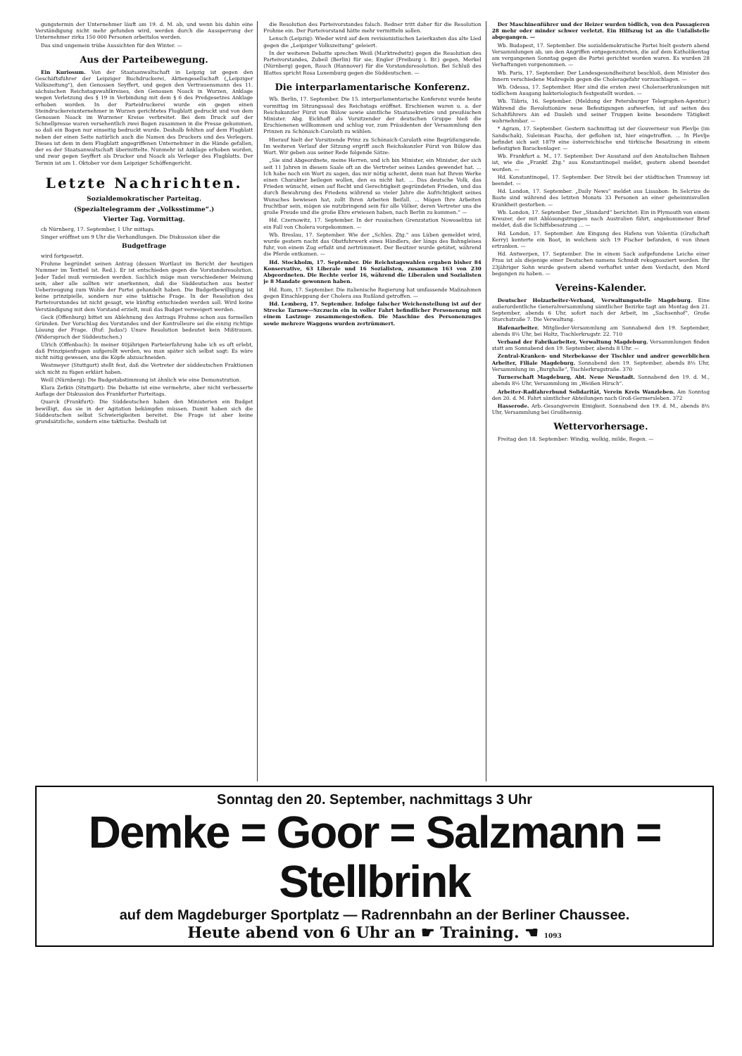gungstermin der Unternehmer läuft am 19. d. M. ab, und wenn bis dahin eine Verständigung nicht mehr gefunden wird, werden durch die Aussperrung der Unternehmer zirka 150 000 Personen arbeitslos werden.
Das sind ungemein trübe Aussichten für den Winter. —
Aus der Parteibewegung.
Ein Kuriosum. Von der Staatsanwaltschaft in Leipzig ist gegen den Geschäftsführer der Leipziger Buchdruckerei, Aktiengesellschaft („Leipziger Volkszeitung“), den Genossen Seyffert, und gegen den Vertrauensmann des 11. sächsischen Reichstagswahlkreises, den Genossen Noack in Wurzen, Anklage wegen Verletzung des § 19 in Verbindung mit dem § 6 des Preßgesetzes Anklage erhoben worden. In der Parteidruckerei wurde ein gegen einen Steindruckereiunternehmer in Wurzen gerichtetes Flugblatt gedruckt und von dem Genossen Noack im Wurzener Kreise verbreitet. Bei dem Druck auf der Schnellpresse waren versehentlich zwei Bogen zusammen in die Presse gekommen, so daß ein Bogen nur einseitig bedruckt wurde. Deshalb fehlten auf dem Flugblatt neben der einen Seite natürlich auch die Namen des Druckers und des Verlegers. Dieses ist dem in dem Flugblatt angegriffenen Unternehmer in die Hände gefallen, der es der Staatsanwaltschaft übermittelte. Nunmehr ist Anklage erhoben worden, und zwar gegen Seyffert als Drucker und Noack als Verleger des Flugblatts. Der Termin ist am 1. Oktober vor dem Leipziger Schöffengericht.
Letzte Nachrichten.
Sozialdemokratischer Parteitag.
(Spezialtelegramm der „Volksstimme“.)
Vierter Tag. Vormittag.
cb Nürnberg, 17. September, 1 Uhr mittags.
Singer eröffnet um 9 Uhr die Verhandlungen. Die Diskussion über die
Budgetfrage
wird fortgesetzt.
Frohme begründet seinen Antrag (dessen Wortlaut im Bericht der heutigen Nummer im Textteil ist. Red.). Er ist entschieden gegen die Vorstandsresolution. Jeder Tadel muß vermieden werden. Sachlich möge man verschiedener Meinung sein, aber alle sollten wir anerkennen, daß die Süddeutschen aus bester Ueberzeugung zum Wohle der Partei gehandelt haben. Die Budgetbewilligung ist keine prinzipielle, sondern nur eine taktische Frage. In der Resolution des Parteivorstandes ist nicht gesagt, wie künftig entschieden werden soll. Wird keine Verständigung mit dem Vorstand erzielt, muß das Budget verweigert werden.
Geck (Offenburg) bittet um Ablehnung des Antrags Frohme schon aus formellen Gründen. Der Vorschlag des Vorstandes und der Kontrolleure sei die einzig richtige Lösung der Frage. (Ruf: Judas!) Unsre Resolution bedeutet kein Mißtrauen. (Widerspruch der Süddeutschen.)
Ulrich (Offenbach): In meiner 40jährigen Parteierfahrung habe ich es oft erlebt, daß Prinzipienfragen aufgerollt werden, wo man später sich selbst sagt: Es wäre nicht nötig gewesen, uns die Köpfe abzuschneiden.
Westmeyer (Stuttgart) stellt fest, daß die Vertreter der süddeutschen Fraktionen sich nicht zu fügen erklärt haben.
Weill (Nürnberg): Die Budgetabstimmung ist ähnlich wie eine Demonstration.
Klara Zetkin (Stuttgart): Die Debatte ist eine vermehrte, aber nicht verbesserte Auflage der Diskussion des Frankfurter Parteitags.
Quarck (Frankfurt): Die Süddeutschen haben den Ministerien ein Budget bewilligt, das sie in der Agitation bekämpfen müssen. Damit haben sich die Süddeutschen selbst Schwierigkeiten bereitet. Die Frage ist aber keine grundsätzliche, sondern eine taktische. Deshalb ist
die Resolution des Parteivorstandes falsch. Redner tritt daher für die Resolution Frohme ein. Der Parteivorstand hätte mehr vermitteln sollen.
Lensch (Leipzig): Wieder wird auf dem revisionistischen Leierkasten das alte Lied gegen die „Leipziger Volkszeitung“ geleiert.
In der weiteren Debatte sprechen Weiß (Marktredwitz) gegen die Resolution des Parteivorstandes, Zubeil (Berlin) für sie; Engler (Freiburg i. Br.) gegen, Merkel (Nürnberg) gegen, Rauch (Hannover) für die Vorstandsresolution. Bei Schluß des Blattes spricht Rosa Luxemburg gegen die Süddeutschen. —
Die interparlamentarische Konferenz.
Wb. Berlin, 17. September. Die 15. interparlamentarische Konferenz wurde heute vormittag im Sitzungssaal des Reichstags eröffnet. Erschienen waren u. a. der Reichskanzler Fürst von Bülow sowie sämtliche Staatssekretäre und preußischen Minister. Abg. Eickhoff als Vorsitzender der deutschen Gruppe hieß die Erschienenen willkommen und schlug vor, zum Präsidenten der Versammlung den Prinzen zu Schönaich-Carolath zu wählen.
Hierauf hielt der Vorsitzende Prinz zu Schönaich-Carolath eine Begrüßungsrede. Im weiteren Verlauf der Sitzung ergriff auch Reichskanzler Fürst von Bülow das Wort. Wir geben aus seiner Rede folgende Sätze:
„Sie sind Abgeordnete, meine Herren, und ich bin Minister, ein Minister, der sich seit 11 Jahren in diesem Saale oft an die Vertreter seines Landes gewendet hat. ... Ich habe noch ein Wort zu sagen, das mir nötig scheint, denn man hat Ihrem Werke einen Charakter beilegen wollen, den es nicht hat. ... Das deutsche Volk, das Frieden wünscht, einen auf Recht und Gerechtigkeit gegründeten Frieden, und das durch Bewahrung des Friedens während so vieler Jahre die Aufrichtigkeit seines Wunsches bewiesen hat, zollt Ihren Arbeiten Beifall. ... Mögen Ihre Arbeiten fruchtbar sein, mögen sie nutzbringend sein für alle Völker, deren Vertreter uns die große Freude und die große Ehre erwiesen haben, nach Berlin zu kommen.“ —
Hd. Czernowitz, 17. September. In der russischen Grenzstation Nowoselitza ist ein Fall von Cholera vorgekommen. —
Wb. Breslau, 17. September. Wie der „Schles. Ztg.“ aus Lüben gemeldet wird, wurde gestern nacht das Obstfuhrwerk eines Händlers, der längs des Bahngleises fuhr, von einem Zug erfaßt und zertrümmert. Der Besitzer wurde getötet, während die Pferde entkamen. —
Hd. Stockholm, 17. September. Die Reichstagswahlen ergaben bisher 84 Konservative, 63 Liberale und 16 Sozialisten, zusammen 163 von 230 Abgeordneten. Die Rechte verlor 16, während die Liberalen und Sozialisten je 8 Mandate gewonnen haben.
Hd. Rom, 17. September. Die italienische Regierung hat umfassende Maßnahmen gegen Einschleppung der Cholera aus Rußland getroffen. —
Hd. Lemberg, 17. September. Infolge falscher Weichenstellung ist auf der Strecke Tarnow—Szczucin ein in voller Fahrt befindlicher Personenzug mit einem Lastzuge zusammengestoßen. Die Maschine des Personenzuges sowie mehrere Waggons wurden zertrümmert.
Der Maschinenführer und der Heizer wurden tödlich, von den Passagieren 28 mehr oder minder schwer verletzt. Ein Hilfszug ist an die Unfallstelle abgegangen. —
Wb. Budapest, 17. September. Die sozialdemokratische Partei hielt gestern abend Versammlungen ab, um den Angriffen entgegenzutreten, die auf dem Katholikentag am vergangenen Sonntag gegen die Partei gerichtet worden waren. Es wurden 28 Verhaftungen vorgenommen. —
Wb. Paris, 17. September. Der Landesgesundheitsrat beschloß, dem Minister des Innern verschiedene Maßregeln gegen die Choleragefahr vorzuschlagen. —
Wb. Odessa, 17. September. Hier sind die ersten zwei Cholera­erkrankungen mit tödlichem Ausgang bakteriologisch festgestellt worden. —
Wb. Täbris, 16. September. (Meldung der Petersburger Telegraphen-Agentur.) Während die Revolutionäre neue Befestigungen aufwerfen, ist auf seiten des Schahführers Ain ed Dauleh und seiner Truppen keine besondere Tätigkeit wahrnehmbar. —
* Agram, 17. September. Gestern nachmittag ist der Gouverneur von Plevlje (im Sandschak), Suleiman Pascha, der geflohen ist, hier eingetroffen. ... In Plevlje befindet sich seit 1879 eine österreichische und türkische Besatzung in einem befestigten Barackenlager. —
Wb. Frankfurt a. M., 17. September. Der Ausstand auf den Anatolischen Bahnen ist, wie die „Frankf. Ztg.“ aus Konstantinopel meldet, gestern abend beendet worden. —
Hd. Konstantinopel, 17. September. Der Streik bei der städtischen Tramway ist beendet. —
Hd. London, 17. September. „Daily News“ meldet aus Lissabon: In Selcrize de Baste sind während des letzten Monats 33 Personen an einer geheimnisvollen Krankheit gestorben. —
Wb. London, 17. September. Der „Standard“ berichtet: Ein in Plymouth von einem Kreuzer, der mit Ablösungstruppen nach Australien fährt, angekommener Brief meldet, daß die Schiffsbesatzung ... —
Hd. London, 17. September. Am Eingang des Hafens von Valentia (Grafschaft Kerry) kenterte ein Boot, in welchem sich 19 Fischer befanden, 6 von ihnen ertranken. —
Hd. Antwerpen, 17. September. Die in einem Sack aufgefundene Leiche einer Frau ist als diejenige einer Deutschen namens Schmidt rekognosziert worden. Ihr 23jähriger Sohn wurde gestern abend verhaftet unter dem Verdacht, den Mord begangen zu haben. —
Vereins-Kalender.
Deutscher Holzarbeiter-Verband, Verwaltungsstelle Magdeburg. Eine außerordentliche Generalversammlung sämtlicher Bezirke tagt am Montag den 21. September, abends 6 Uhr, sofort nach der Arbeit, im „Sachsenhof“, Große Storchstraße 7. Die Verwaltung.
Hafenarbeiter. Mitglieder-Versammlung am Sonnabend den 19. September, abends 8½ Uhr, bei Holtz, Tischlerkrugstr. 22. 710
Verband der Fabrikarbeiter, Verwaltung Magdeburg. Versammlungen finden statt am Sonnabend den 19. September, abends 8 Uhr. —
Zentral-Kranken- und Sterbekasse der Tischler und andrer gewerblichen Arbeiter, Filiale Magdeburg. Sonnabend den 19. September, abends 8½ Uhr, Versammlung im „Burghalle“, Tischlerkrugstraße. 370
Turnerschaft Magdeburg, Abt. Neue Neustadt. Sonnabend den 19. d. M., abends 8½ Uhr, Versammlung im „Weißen Hirsch“.
Arbeiter-Radfahrerbund Solidarität, Verein Kreis Wanzleben. Am Sonntag den 20. d. M. Fahrt sämtlicher Abteilungen nach Groß-Germersleben. 372
Hasserode. Arb.-Gesangverein Einigkeit. Sonnabend den 19. d. M., abends 8½ Uhr, Versammlung bei Großhennig.
Wettervorhersage.
Freitag den 18. September: Windig, wolkig, milde, Regen. —
Sonntag den 20. September, nachmittags 3 Uhr
Demke = Goor = Salzmann = Stellbrink
auf dem Magdeburger Sportplatz — Radrennbahn an der Berliner Chaussee.
Heute abend von 6 Uhr an ☛ Training. ☚ 1093